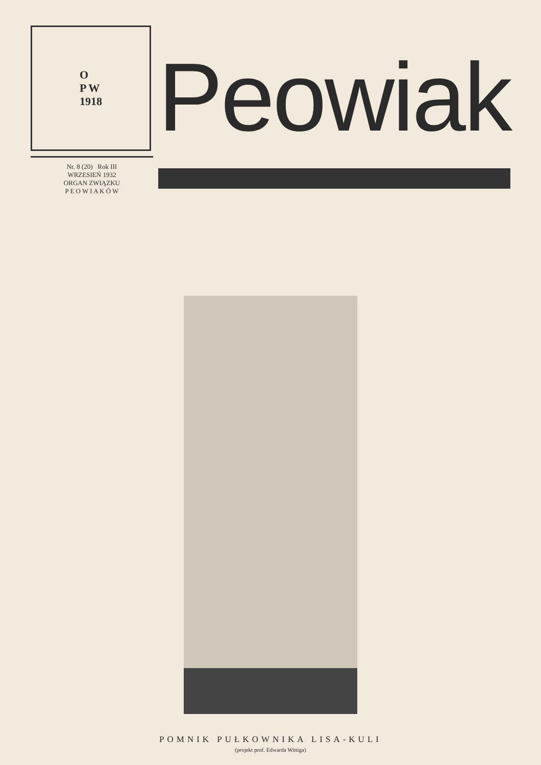O
P W
1918
Nr. 8 (20) Rok III
WRZESIEŃ 1932
ORGAN ZWIĄZKU
P E O W I A K Ó W
Peowiak
POMNIK PUŁKOWNIKA LISA-KULI
(projekt prof. Edwarda Wittiga)